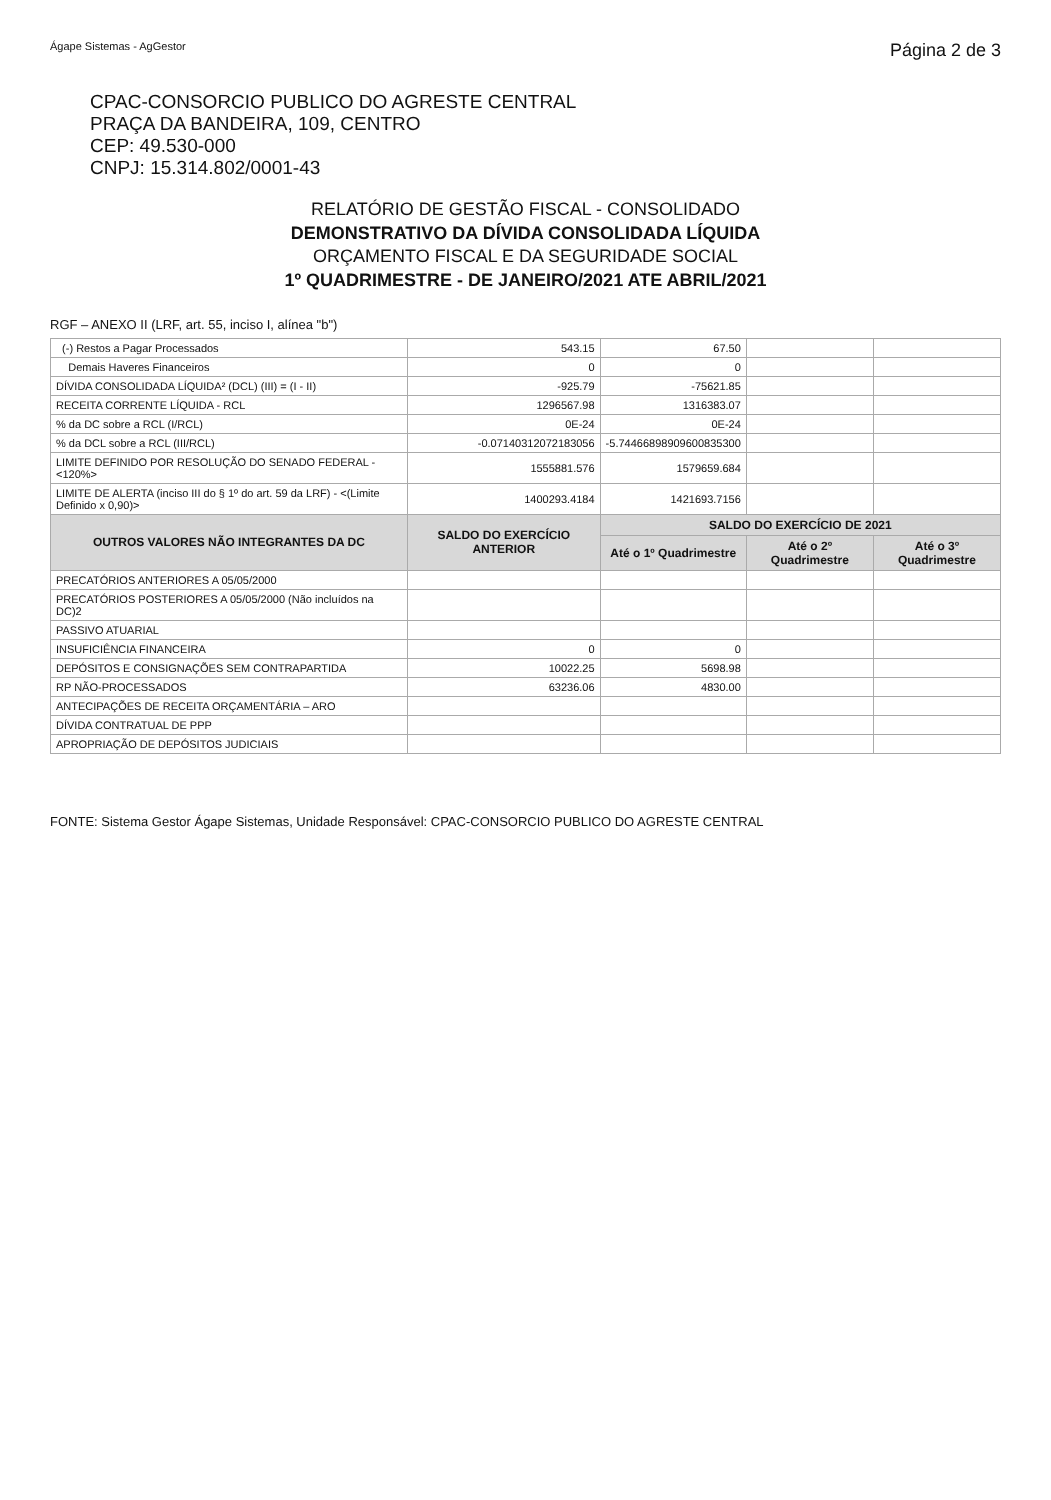Ágape Sistemas - AgGestor Página 2 de 3
CPAC-CONSORCIO PUBLICO DO AGRESTE CENTRAL
PRAÇA DA BANDEIRA, 109, CENTRO
CEP: 49.530-000
CNPJ: 15.314.802/0001-43
RELATÓRIO DE GESTÃO FISCAL - CONSOLIDADO
DEMONSTRATIVO DA DÍVIDA CONSOLIDADA LÍQUIDA
ORÇAMENTO FISCAL E DA SEGURIDADE SOCIAL
1º QUADRIMESTRE - DE JANEIRO/2021 ATE ABRIL/2021
RGF – ANEXO II (LRF, art. 55, inciso I, alínea "b")
| (-) Restos a Pagar Processados | 543.15 | 67.50 | | |
| Demais Haveres Financeiros | 0 | 0 | | |
| DÍVIDA CONSOLIDADA LÍQUIDA² (DCL) (III) = (I - II) | -925.79 | -75621.85 | | |
| RECEITA CORRENTE LÍQUIDA - RCL | 1296567.98 | 1316383.07 | | |
| % da DC sobre a RCL (I/RCL) | 0E-24 | 0E-24 | | |
| % da DCL sobre a RCL (III/RCL) | -0.07140312072183056 | -5.744668989096008353​00 | | |
| LIMITE DEFINIDO POR RESOLUÇÃO DO SENADO FEDERAL - <120%> | 1555881.576 | 1579659.684 | | |
| LIMITE DE ALERTA (inciso III do § 1º do art. 59 da LRF) - <(Limite Definido x 0,90)> | 1400293.4184 | 1421693.7156 | | |
| OUTROS VALORES NÃO INTEGRANTES DA DC | SALDO DO EXERCÍCIO ANTERIOR | SALDO DO EXERCÍCIO DE 2021 | | |
| | | Até o 1º Quadrimestre | Até o 2º Quadrimestre | Até o 3º Quadrimestre |
| PRECATÓRIOS ANTERIORES A 05/05/2000 | | | | |
| PRECATÓRIOS POSTERIORES A 05/05/2000 (Não incluídos na DC)2 | | | | |
| PASSIVO ATUARIAL | | | | |
| INSUFICIÊNCIA FINANCEIRA | 0 | 0 | | |
| DEPÓSITOS E CONSIGNAÇÕES SEM CONTRAPARTIDA | 10022.25 | 5698.98 | | |
| RP NÃO-PROCESSADOS | 63236.06 | 4830.00 | | |
| ANTECIPAÇÕES DE RECEITA ORÇAMENTÁRIA – ARO | | | | |
| DÍVIDA CONTRATUAL DE PPP | | | | |
| APROPRIAÇÃO DE DEPÓSITOS JUDICIAIS | | | | |
FONTE: Sistema Gestor Ágape Sistemas, Unidade Responsável: CPAC-CONSORCIO PUBLICO DO AGRESTE CENTRAL